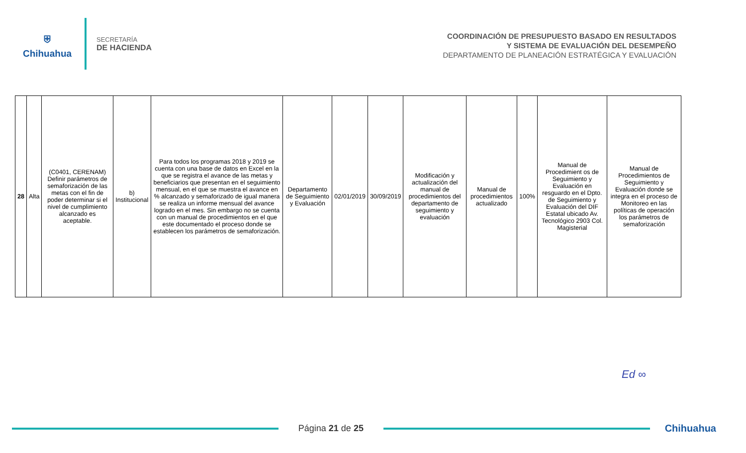⛨
Chihuahua
SECRETARÍA
DE HACIENDA
COORDINACIÓN DE PRESUPUESTO BASADO EN RESULTADOS
Y SISTEMA DE EVALUACIÓN DEL DESEMPEÑO
DEPARTAMENTO DE PLANEACIÓN ESTRATÉGICA Y EVALUACIÓN
| 28 | Alta | (C0401, CERENAM) Definir parámetros de semaforización de las metas con el fin de poder determinar si el nivel de cumplimiento alcanzado es aceptable. | b) Institucional | Para todos los programas 2018 y 2019 se cuenta con una base de datos en Excel en la que se registra el avance de las metas y beneficiarios que presentan en el seguimiento mensual, en el que se muestra el avance en % alcanzado y semaforizado de igual manera se realiza un informe mensual del avance logrado en el mes. Sin embargo no se cuenta con un manual de procedimientos en el que este documentado el proceso donde se establecen los parámetros de semaforización. | Departamento de Seguimiento y Evaluación | 02/01/2019 | 30/09/2019 | Modificación y actualización del manual de procedimientos del departamento de seguimiento y evaluación | Manual de procedimientos actualizado | 100% | Manual de Procedimient os de Seguimiento y Evaluación en resguardo en el Dpto. de Seguimiento y Evaluación del DIF Estatal ubicado Av. Tecnológico 2903 Col. Magisterial | Manual de Procedimientos de Seguimiento y Evaluación donde se integra en el proceso de Monitoreo en las políticas de operación los parámetros de semaforización |
Ed ∞
Página 21 de 25 Chihuahua